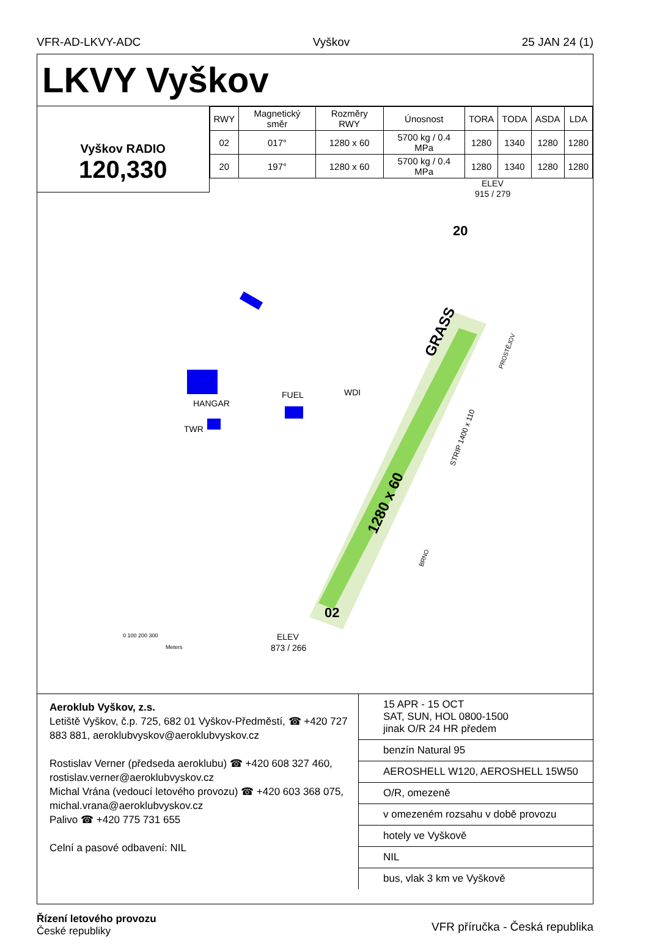VFR-AD-LKVY-ADC Vyškov 25 JAN 24 (1)
LKVY Vyškov
Vyškov RADIO
120,330
| RWY | Magnetický směr | Rozměry RWY | Únosnost | TORA | TODA | ASDA | LDA |
| --- | --- | --- | --- | --- | --- | --- | --- |
| 02 | 017° | 1280 x 60 | 5700 kg / 0.4 MPa | 1280 | 1340 | 1280 | 1280 |
| 20 | 197° | 1280 x 60 | 5700 kg / 0.4 MPa | 1280 | 1340 | 1280 | 1280 |
GRASS
1280 x 60
02
20
HANGAR
TWR
FUEL
WDI
ELEV
915 / 279
ELEV
873 / 266
STRIP 1400 x 110
PROSTĚJOV
BRNO
0 100 200 300
Meters
Aeroklub Vyškov, z.s.
Letiště Vyškov, č.p. 725, 682 01 Vyškov-Předměstí, ☎ +420 727 883 881, aeroklubvyskov@aeroklubvyskov.cz
Rostislav Verner (předseda aeroklubu) ☎ +420 608 327 460, rostislav.verner@aeroklubvyskov.cz
Michal Vrána (vedoucí letového provozu) ☎ +420 603 368 075, michal.vrana@aeroklubvyskov.cz
Palivo ☎ +420 775 731 655
Celní a pasové odbavení: NIL
15 APR - 15 OCT
SAT, SUN, HOL 0800-1500
jinak O/R 24 HR předem
benzín Natural 95
AEROSHELL W120, AEROSHELL 15W50
O/R, omezeně
v omezeném rozsahu v době provozu
hotely ve Vyškově
NIL
bus, vlak 3 km ve Vyškově
Řízení letového provozu
České republiky VFR příručka - Česká republika